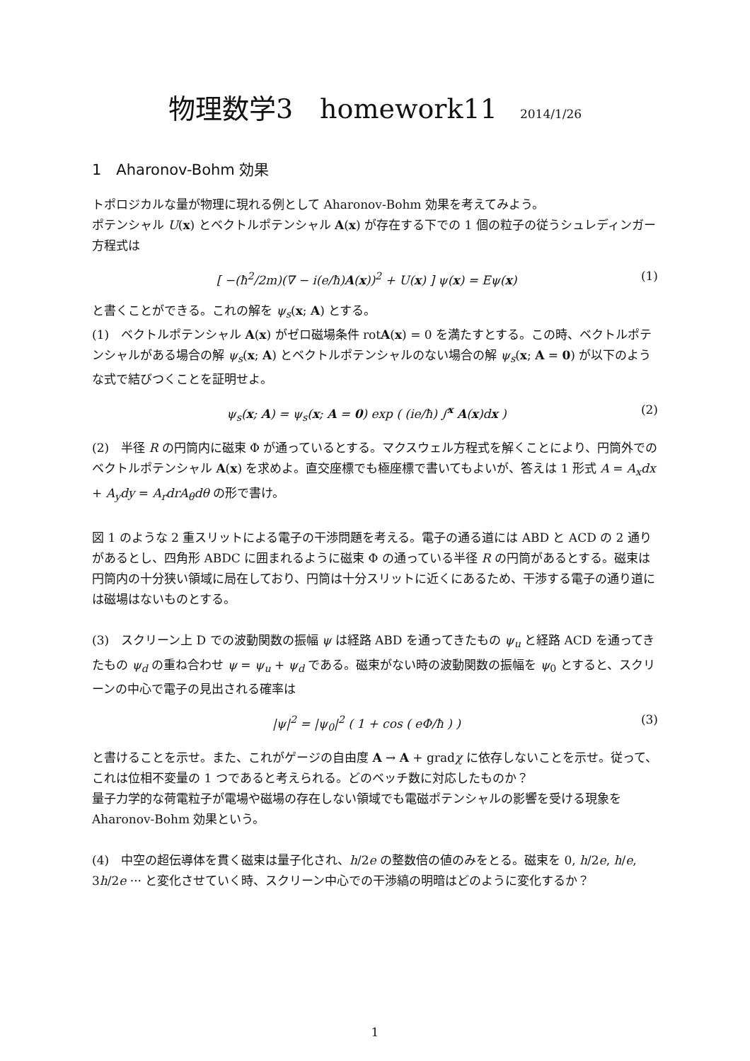物理数学3　homework11 2014/1/26
1　Aharonov-Bohm 効果
トポロジカルな量が物理に現れる例として Aharonov-Bohm 効果を考えてみよう。
ポテンシャル U(x) とベクトルポテンシャル A(x) が存在する下での 1 個の粒子の従うシュレディンガー方程式は
[ −(ħ<sup>2</sup>/2m)(∇ − i(e/ħ)A(x))<sup>2</sup> + U(x) ] ψ(x) = Eψ(x) (1)
と書くことができる。これの解を ψ<sub>s</sub>(x; A) とする。
(1)　ベクトルポテンシャル A(x) がゼロ磁場条件 rotA(x) = 0 を満たすとする。この時、ベクトルポテンシャルがある場合の解 ψ<sub>s</sub>(x; A) とベクトルポテンシャルのない場合の解 ψ<sub>s</sub>(x; A = 0) が以下のような式で結びつくことを証明せよ。
ψ<sub>s</sub>(x; A) = ψ<sub>s</sub>(x; A = 0) exp ( (ie/ħ) ∫<sup>x</sup> A(x)dx ) (2)
(2)　半径 R の円筒内に磁束 Φ が通っているとする。マクスウェル方程式を解くことにより、円筒外でのベクトルポテンシャル A(x) を求めよ。直交座標でも極座標で書いてもよいが、答えは 1 形式 A = A<sub>x</sub>dx + A<sub>y</sub>dy = A<sub>r</sub>drA<sub>θ</sub>dθ の形で書け。
図 1 のような 2 重スリットによる電子の干渉問題を考える。電子の通る道には ABD と ACD の 2 通りがあるとし、四角形 ABDC に囲まれるように磁束 Φ の通っている半径 R の円筒があるとする。磁束は円筒内の十分狭い領域に局在しており、円筒は十分スリットに近くにあるため、干渉する電子の通り道には磁場はないものとする。
(3)　スクリーン上 D での波動関数の振幅 ψ は経路 ABD を通ってきたもの ψ<sub>u</sub> と経路 ACD を通ってきたもの ψ<sub>d</sub> の重ね合わせ ψ = ψ<sub>u</sub> + ψ<sub>d</sub> である。磁束がない時の波動関数の振幅を ψ<sub>0</sub> とすると、スクリーンの中心で電子の見出される確率は
|ψ|<sup>2</sup> = |ψ<sub>0</sub>|<sup>2</sup> ( 1 + cos ( eΦ/ħ ) ) (3)
と書けることを示せ。また、これがゲージの自由度 A → A + gradχ に依存しないことを示せ。従って、これは位相不変量の 1 つであると考えられる。どのベッチ数に対応したものか？
量子力学的な荷電粒子が電場や磁場の存在しない領域でも電磁ポテンシャルの影響を受ける現象を Aharonov-Bohm 効果という。
(4)　中空の超伝導体を貫く磁束は量子化され、h/2e の整数倍の値のみをとる。磁束を 0, h/2e, h/e, 3h/2e ··· と変化させていく時、スクリーン中心での干渉縞の明暗はどのように変化するか？
1